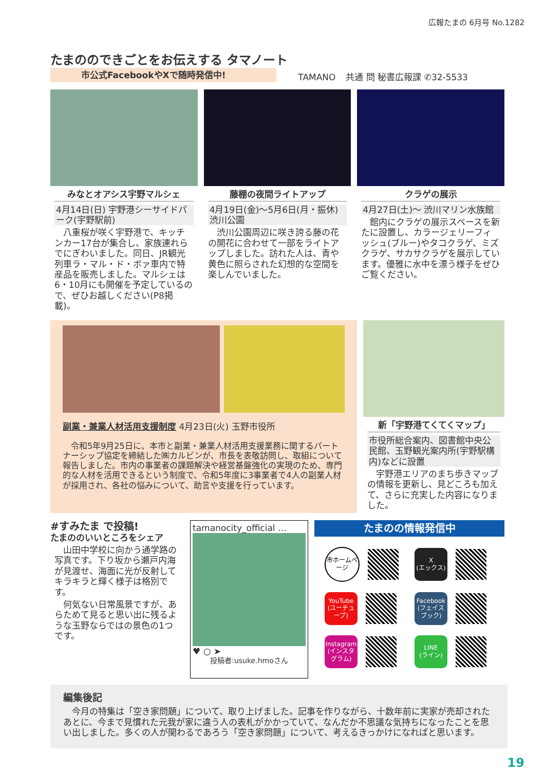広報たまの 6月号 No.1282
たまののできごとをお伝えする タマノート
市公式FacebookやXで随時発信中!
TAMANO
共通 問 秘書広報課 ✆32-5533
みなとオアシス宇野マルシェ
4月14日(日) 宇野港シーサイドパーク(宇野駅前)
八重桜が咲く宇野港で、キッチンカー17台が集合し、家族連れらでにぎわいました。同日、JR観光列車ラ・マル・ド・ボァ車内で特産品を販売しました。マルシェは6・10月にも開催を予定しているので、ぜひお越しください(P8掲載)。
藤棚の夜間ライトアップ
4月19日(金)〜5月6日(月・振休) 渋川公園
渋川公園周辺に咲き誇る藤の花の開花に合わせて一部をライトアップしました。訪れた人は、青や黄色に照らされた幻想的な空間を楽しんでいました。
クラゲの展示
4月27日(土)〜 渋川マリン水族館
館内にクラゲの展示スペースを新たに設置し、カラージェリーフィッシュ(ブルー)やタコクラゲ、ミズクラゲ、サカサクラゲを展示しています。優雅に水中を漂う様子をぜひご覧ください。
副業・兼業人材活用支援制度 4月23日(火) 玉野市役所
令和5年9月25日に、本市と副業・兼業人材活用支援業務に関するパートナーシップ協定を締結した㈱カルビンが、市長を表敬訪問し、取組について報告しました。市内の事業者の課題解決や経営基盤強化の実現のため、専門的な人材を活用できるという制度で、令和5年度に3事業者で4人の副業人材が採用され、各社の悩みについて、助言や支援を行っています。
新「宇野港てくてくマップ」
市役所総合案内、図書館中央公民館、玉野観光案内所(宇野駅構内)などに設置
宇野港エリアのまち歩きマップの情報を更新し、見どころも加えて、さらに充実した内容になりました。
#すみたま で投稿!
たまののいいところをシェア
山田中学校に向かう通学路の写真です。下り坂から瀬戸内海が見渡せ、海面に光が反射してキラキラと輝く様子は格別です。
何気ない日常風景ですが、あらためて見ると思い出に残るような玉野ならではの景色の1つです。
tamanocity_official …
♥ ○ ➤
投稿者:usuke.hmoさん
たまのの情報発信中
市ホームページ
X
(エックス)
YouTube
(ユーチューブ)
Facebook
(フェイスブック)
Instagram
(インスタグラム)
LINE
(ライン)
編集後記
今月の特集は「空き家問題」について、取り上げました。記事を作りながら、十数年前に実家が売却されたあとに、今まで見慣れた元我が家に違う人の表札がかかっていて、なんだか不思議な気持ちになったことを思い出しました。多くの人が関わるであろう「空き家問題」について、考えるきっかけになればと思います。
19